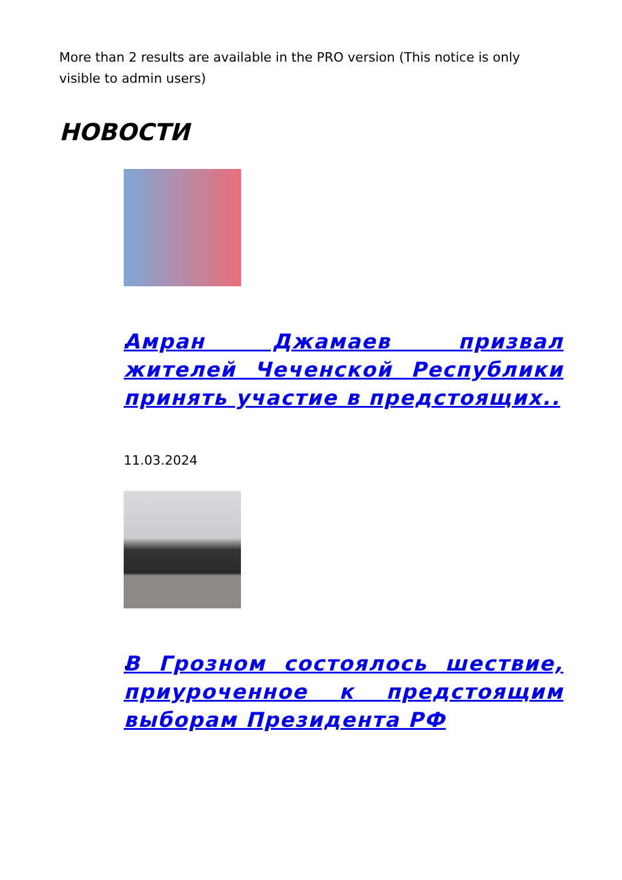More than 2 results are available in the PRO version (This notice is only visible to admin users)
НОВОСТИ
Амран Джамаев призвал жителей Чеченской Республики принять участие в предстоящих..
11.03.2024
В Грозном состоялось шествие, приуроченное к предстоящим выборам Президента РФ